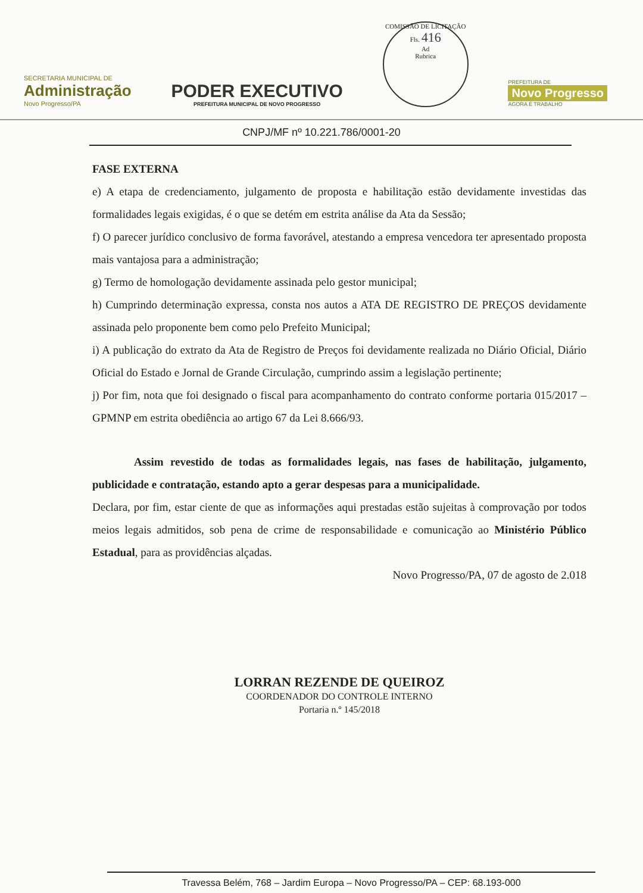SECRETARIA MUNICIPAL DE
Administração
Novo Progresso/PA
PODER EXECUTIVO
PREFEITURA MUNICIPAL DE NOVO PROGRESSO
COMISSÃO DE LICITAÇÃO
Fls. 416
Ad
Rubrica
PREFEITURA DE
Novo Progresso
AGORA É TRABALHO
CNPJ/MF nº 10.221.786/0001-20
FASE EXTERNA
e) A etapa de credenciamento, julgamento de proposta e habilitação estão devidamente investidas das formalidades legais exigidas, é o que se detém em estrita análise da Ata da Sessão;
f) O parecer jurídico conclusivo de forma favorável, atestando a empresa vencedora ter apresentado proposta mais vantajosa para a administração;
g) Termo de homologação devidamente assinada pelo gestor municipal;
h) Cumprindo determinação expressa, consta nos autos a ATA DE REGISTRO DE PREÇOS devidamente assinada pelo proponente bem como pelo Prefeito Municipal;
i) A publicação do extrato da Ata de Registro de Preços foi devidamente realizada no Diário Oficial, Diário Oficial do Estado e Jornal de Grande Circulação, cumprindo assim a legislação pertinente;
j) Por fim, nota que foi designado o fiscal para acompanhamento do contrato conforme portaria 015/2017 – GPMNP em estrita obediência ao artigo 67 da Lei 8.666/93.
Assim revestido de todas as formalidades legais, nas fases de habilitação, julgamento, publicidade e contratação, estando apto a gerar despesas para a municipalidade.
Declara, por fim, estar ciente de que as informações aqui prestadas estão sujeitas à comprovação por todos meios legais admitidos, sob pena de crime de responsabilidade e comunicação ao Ministério Público Estadual, para as providências alçadas.
Novo Progresso/PA, 07 de agosto de 2.018
LORRAN REZENDE DE QUEIROZ
COORDENADOR DO CONTROLE INTERNO
Portaria n.º 145/2018
Travessa Belém, 768 – Jardim Europa – Novo Progresso/PA – CEP: 68.193-000